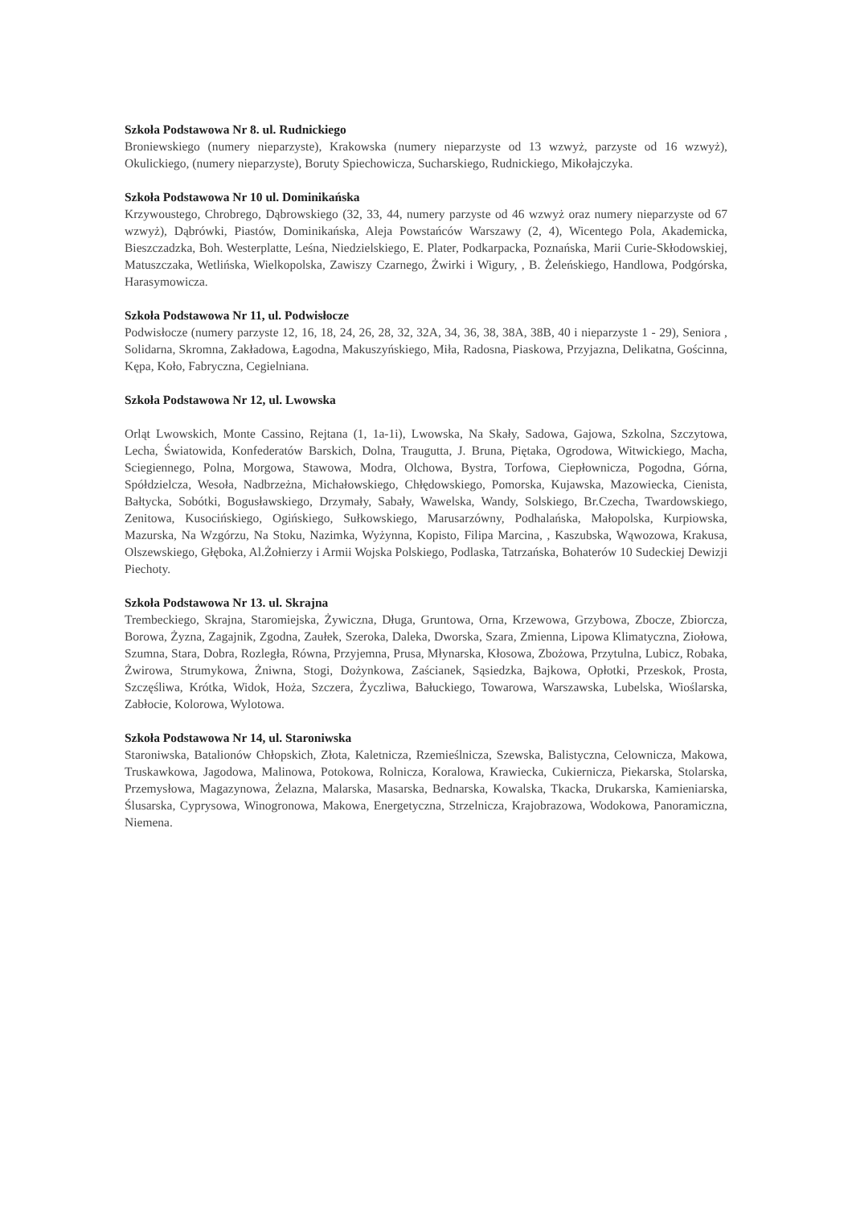Szkoła Podstawowa Nr 8. ul. Rudnickiego
Broniewskiego (numery nieparzyste), Krakowska (numery nieparzyste od 13 wzwyż, parzyste od 16 wzwyż), Okulickiego, (numery nieparzyste), Boruty Spiechowicza, Sucharskiego, Rudnickiego, Mikołajczyka.
Szkoła Podstawowa Nr 10 ul. Dominikańska
Krzywoustego, Chrobrego, Dąbrowskiego (32, 33, 44, numery parzyste od 46 wzwyż oraz numery nieparzyste od 67 wzwyż), Dąbrówki, Piastów, Dominikańska, Aleja Powstańców Warszawy (2, 4), Wicentego Pola, Akademicka, Bieszczadzka, Boh. Westerplatte, Leśna, Niedzielskiego, E. Plater, Podkarpacka, Poznańska, Marii Curie-Skłodowskiej, Matuszczaka, Wetlińska, Wielkopolska, Zawiszy Czarnego, Żwirki i Wigury, , B. Żeleńskiego, Handlowa, Podgórska, Harasymowicza.
Szkoła Podstawowa Nr 11, ul. Podwisłocze
Podwisłocze (numery parzyste 12, 16, 18, 24, 26, 28, 32, 32A, 34, 36, 38, 38A, 38B, 40 i nieparzyste 1 - 29), Seniora , Solidarna, Skromna, Zakładowa, Łagodna, Makuszyńskiego, Miła, Radosna, Piaskowa, Przyjazna, Delikatna, Gościnna, Kępa, Koło, Fabryczna, Cegielniana.
Szkoła Podstawowa Nr 12, ul. Lwowska
Orląt Lwowskich, Monte Cassino, Rejtana (1, 1a-1i), Lwowska, Na Skały, Sadowa, Gajowa, Szkolna, Szczytowa, Lecha, Światowida, Konfederatów Barskich, Dolna, Traugutta, J. Bruna, Piętaka, Ogrodowa, Witwickiego, Macha, Sciegiennego, Polna, Morgowa, Stawowa, Modra, Olchowa, Bystra, Torfowa, Ciepłownicza, Pogodna, Górna, Spółdzielcza, Wesoła, Nadbrzeżna, Michałowskiego, Chłędowskiego, Pomorska, Kujawska, Mazowiecka, Cienista, Bałtycka, Sobótki, Bogusławskiego, Drzymały, Sabały, Wawelska, Wandy, Solskiego, Br.Czecha, Twardowskiego, Zenitowa, Kusocińskiego, Ogińskiego, Sułkowskiego, Marusarzówny, Podhalańska, Małopolska, Kurpiowska, Mazurska, Na Wzgórzu, Na Stoku, Nazimka, Wyżynna, Kopisto, Filipa Marcina, , Kaszubska, Wąwozowa, Krakusa, Olszewskiego, Głęboka, Al.Żołnierzy i Armii Wojska Polskiego, Podlaska, Tatrzańska, Bohaterów 10 Sudeckiej Dewizji Piechoty.
Szkoła Podstawowa Nr 13. ul. Skrajna
Trembeckiego, Skrajna, Staromiejska, Żywiczna, Długa, Gruntowa, Orna, Krzewowa, Grzybowa, Zbocze, Zbiorcza, Borowa, Żyzna, Zagajnik, Zgodna, Zaułek, Szeroka, Daleka, Dworska, Szara, Zmienna, Lipowa Klimatyczna, Ziołowa, Szumna, Stara, Dobra, Rozległa, Równa, Przyjemna, Prusa, Młynarska, Kłosowa, Zbożowa, Przytulna, Lubicz, Robaka, Żwirowa, Strumykowa, Żniwna, Stogi, Dożynkowa, Zaścianek, Sąsiedzka, Bajkowa, Opłotki, Przeskok, Prosta, Szczęśliwa, Krótka, Widok, Hoża, Szczera, Życzliwa, Bałuckiego, Towarowa, Warszawska, Lubelska, Wioślarska, Zabłocie, Kolorowa, Wylotowa.
Szkoła Podstawowa Nr 14, ul. Staroniwska
Staroniwska, Batalionów Chłopskich, Złota, Kaletnicza, Rzemieślnicza, Szewska, Balistyczna, Celownicza, Makowa, Truskawkowa, Jagodowa, Malinowa, Potokowa, Rolnicza, Koralowa, Krawiecka, Cukiernicza, Piekarska, Stolarska, Przemysłowa, Magazynowa, Żelazna, Malarska, Masarska, Bednarska, Kowalska, Tkacka, Drukarska, Kamieniarska, Ślusarska, Cyprysowa, Winogronowa, Makowa, Energetyczna, Strzelnicza, Krajobrazowa, Wodokowa, Panoramiczna, Niemena.